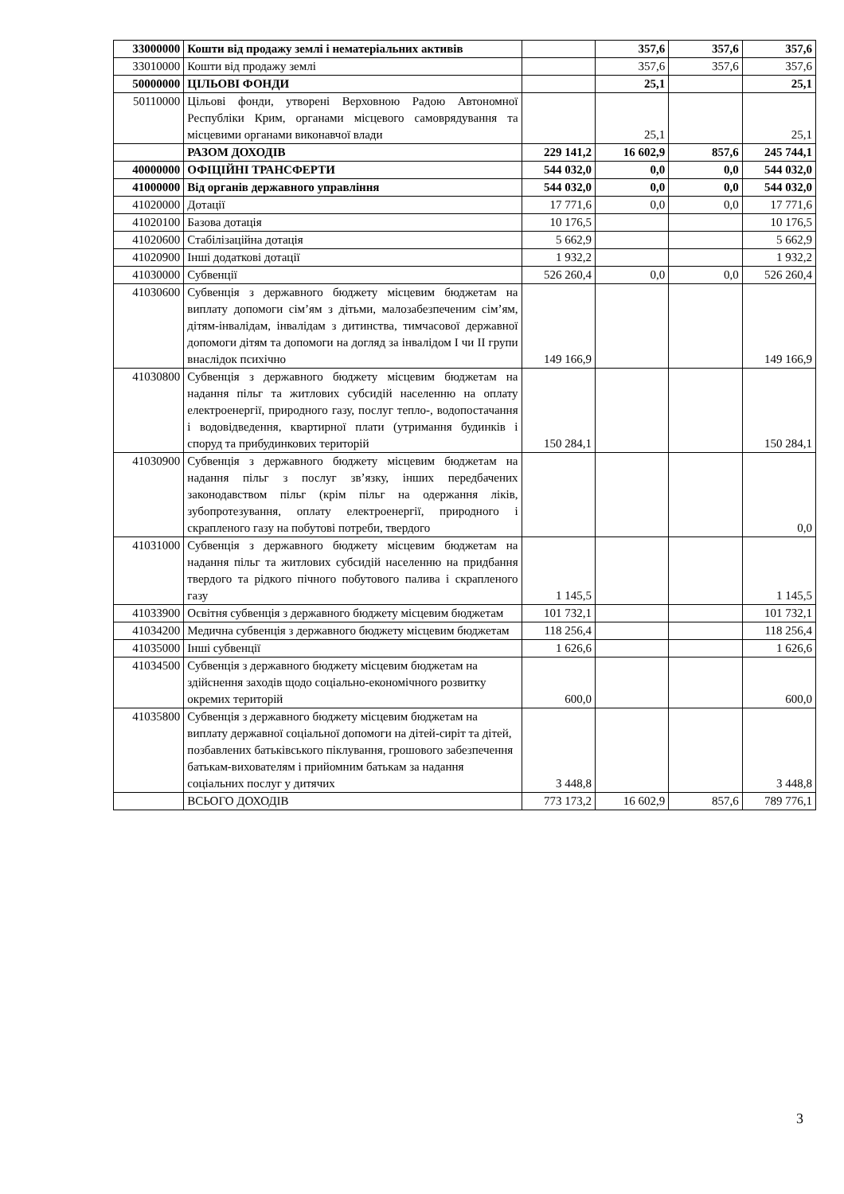| 33000000 | Кошти від продажу землі і нематеріальних активів | | 357,6 | 357,6 | 357,6 |
| 33010000 | Кошти від продажу землі | | 357,6 | 357,6 | 357,6 |
| 50000000 | ЦІЛЬОВІ ФОНДИ | | 25,1 | | 25,1 |
| 50110000 | Цільові фонди, утворені Верховною Радою Автономної Республіки Крим, органами місцевого самоврядування та місцевими органами виконавчої влади | | 25,1 | | 25,1 |
| | РАЗОМ ДОХОДІВ | 229 141,2 | 16 602,9 | 857,6 | 245 744,1 |
| 40000000 | ОФІЦІЙНІ ТРАНСФЕРТИ | 544 032,0 | 0,0 | 0,0 | 544 032,0 |
| 41000000 | Від органів державного управління | 544 032,0 | 0,0 | 0,0 | 544 032,0 |
| 41020000 | Дотації | 17 771,6 | 0,0 | 0,0 | 17 771,6 |
| 41020100 | Базова дотація | 10 176,5 | | | 10 176,5 |
| 41020600 | Стабілізаційна дотація | 5 662,9 | | | 5 662,9 |
| 41020900 | Інші додаткові дотації | 1 932,2 | | | 1 932,2 |
| 41030000 | Субвенції | 526 260,4 | 0,0 | 0,0 | 526 260,4 |
| 41030600 | Субвенція з державного бюджету місцевим бюджетам на виплату допомоги сім’ям з дітьми, малозабезпеченим сім’ям, дітям-інвалідам, інвалідам з дитинства, тимчасової державної допомоги дітям та допомоги на догляд за інвалідом I чи II групи внаслідок психічно | 149 166,9 | | | 149 166,9 |
| 41030800 | Субвенція з державного бюджету місцевим бюджетам на надання пільг та житлових субсидій населенню на оплату електроенергії, природного газу, послуг тепло-, водопостачання і водовідведення, квартирної плати (утримання будинків і споруд та прибудинкових територій | 150 284,1 | | | 150 284,1 |
| 41030900 | Субвенція з державного бюджету місцевим бюджетам на надання пільг з послуг зв’язку, інших передбачених законодавством пільг (крім пільг на одержання ліків, зубопротезування, оплату електроенергії, природного і скрапленого газу на побутові потреби, твердого | | | | 0,0 |
| 41031000 | Субвенція з державного бюджету місцевим бюджетам на надання пільг та житлових субсидій населенню на придбання твердого та рідкого пічного побутового палива і скрапленого газу | 1 145,5 | | | 1 145,5 |
| 41033900 | Освітня субвенція з державного бюджету місцевим бюджетам | 101 732,1 | | | 101 732,1 |
| 41034200 | Медична субвенція з державного бюджету місцевим бюджетам | 118 256,4 | | | 118 256,4 |
| 41035000 | Інші субвенції | 1 626,6 | | | 1 626,6 |
| 41034500 | Субвенція з державного бюджету місцевим бюджетам на здійснення заходів щодо соціально-економічного розвитку окремих територій | 600,0 | | | 600,0 |
| 41035800 | Субвенція з державного бюджету місцевим бюджетам на виплату державної соціальної допомоги на дітей-сиріт та дітей, позбавлених батьківського піклування, грошового забезпечення батькам-вихователям і прийомним батькам за надання соціальних послуг у дитячих | 3 448,8 | | | 3 448,8 |
| | ВСЬОГО ДОХОДІВ | 773 173,2 | 16 602,9 | 857,6 | 789 776,1 |
3